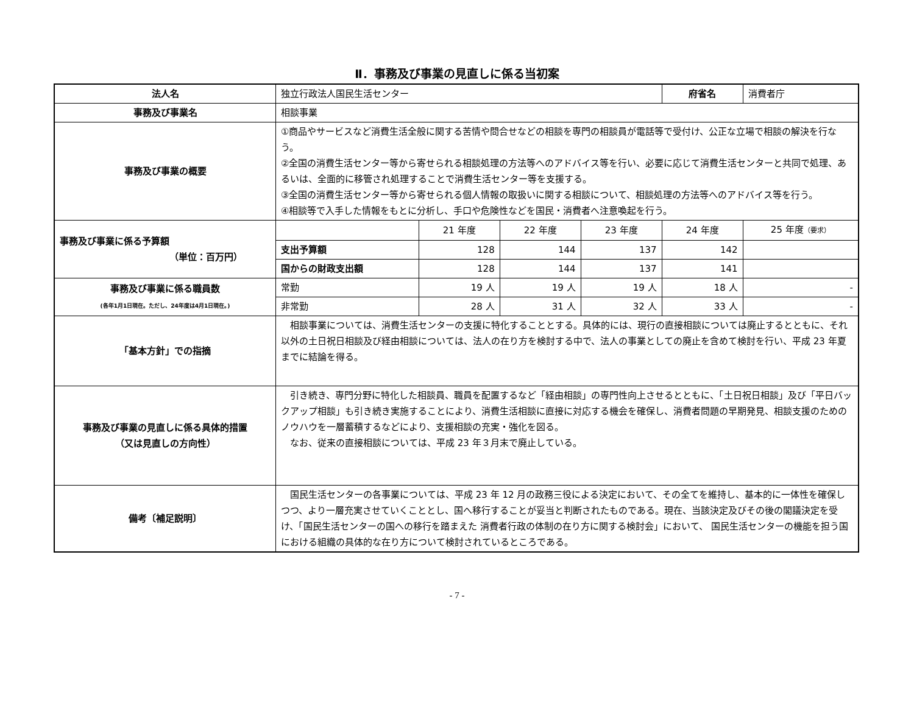Ⅱ．事務及び事業の見直しに係る当初案
| 法人名 | 独立行政法人国民生活センター | | | | 府省名 | 消費者庁 |
| 事務及び事業名 | 相談事業 | | | | | |
| 事務及び事業の概要 | ①商品やサービスなど消費生活全般に関する苦情や問合せなどの相談を専門の相談員が電話等で受付け、公正な立場で相談の解決を行なう。 ②全国の消費生活センター等から寄せられる相談処理の方法等へのアドバイス等を行い、必要に応じて消費生活センターと共同で処理、あるいは、全面的に移管され処理することで消費生活センター等を支援する。 ③全国の消費生活センター等から寄せられる個人情報の取扱いに関する相談について、相談処理の方法等へのアドバイス等を行う。 ④相談等で入手した情報をもとに分析し、手口や危険性などを国民・消費者へ注意喚起を行う。 | | | | | |
| 事務及び事業に係る予算額 （単位：百万円） | | 21 年度 | 22 年度 | 23 年度 | 24 年度 | 25 年度 （要求） |
| | 支出予算額 | 128 | 144 | 137 | 142 | |
| | 国からの財政支出額 | 128 | 144 | 137 | 141 | |
| 事務及び事業に係る職員数 (各年1月1日現在。ただし、24年度は4月1日現在。) | 常勤 | 19 人 | 19 人 | 19 人 | 18 人 | - |
| | 非常勤 | 28 人 | 31 人 | 32 人 | 33 人 | - |
| 「基本方針」での指摘 | 相談事業については、消費生活センターの支援に特化することとする。具体的には、現行の直接相談については廃止するとともに、それ以外の土日祝日相談及び経由相談については、法人の在り方を検討する中で、法人の事業としての廃止を含めて検討を行い、平成 23 年夏までに結論を得る。 | | | | | |
| 事務及び事業の見直しに係る具体的措置 （又は見直しの方向性） | 引き続き、専門分野に特化した相談員、職員を配置するなど「経由相談」の専門性向上させるとともに、「土日祝日相談」及び「平日バックアップ相談」も引き続き実施することにより、消費生活相談に直接に対応する機会を確保し、消費者問題の早期発見、相談支援のためのノウハウを一層蓄積するなどにより、支援相談の充実・強化を図る。 なお、従来の直接相談については、平成 23 年３月末で廃止している。 | | | | | |
| 備考〔補足説明〕 | 国民生活センターの各事業については、平成 23 年 12 月の政務三役による決定において、その全てを維持し、基本的に一体性を確保しつつ、より一層充実させていくこととし、国へ移行することが妥当と判断されたものである。現在、当該決定及びその後の閣議決定を受け、「国民生活センターの国への移行を踏まえた 消費者行政の体制の在り方に関する検討会」において、 国民生活センターの機能を担う国における組織の具体的な在り方について検討されているところである。 | | | | | |
- 7 -